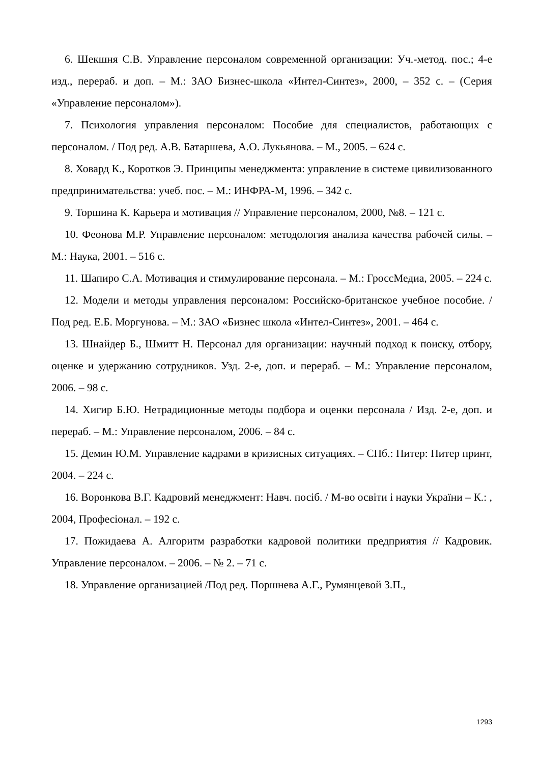6. Шекшня С.В. Управление персоналом современной организации: Уч.-метод. пос.; 4-е изд., перераб. и доп. – М.: ЗАО Бизнес-школа «Интел-Синтез», 2000, – 352 с. – (Серия «Управление персоналом»).
7. Психология управления персоналом: Пособие для специалистов, работающих с персоналом. / Под ред. А.В. Батаршева, А.О. Лукьянова. – М., 2005. – 624 с.
8. Ховард К., Коротков Э. Принципы менеджмента: управление в системе цивилизованного предпринимательства: учеб. пос. – М.: ИНФРА-М, 1996. – 342 с.
9. Торшина К. Карьера и мотивация // Управление персоналом, 2000, №8. – 121 с.
10. Феонова М.Р. Управление персоналом: методология анализа качества рабочей силы. – М.: Наука, 2001. – 516 с.
11. Шапиро С.А. Мотивация и стимулирование персонала. – М.: ГроссМедиа, 2005. – 224 с.
12. Модели и методы управления персоналом: Российско-британское учебное пособие. / Под ред. Е.Б. Моргунова. – М.: ЗАО «Бизнес школа «Интел-Синтез», 2001. – 464 с.
13. Шнайдер Б., Шмитт Н. Персонал для организации: научный подход к поиску, отбору, оценке и удержанию сотрудников. Узд. 2-е, доп. и перераб. – М.: Управление персоналом, 2006. – 98 с.
14. Хигир Б.Ю. Нетрадиционные методы подбора и оценки персонала / Изд. 2-е, доп. и перераб. – М.: Управление персоналом, 2006. – 84 с.
15. Демин Ю.М. Управление кадрами в кризисных ситуациях. – СПб.: Питер: Питер принт, 2004. – 224 с.
16. Воронкова В.Г. Кадровий менеджмент: Навч. посіб. / М-во освіти і науки України – К.: , 2004, Професіонал. – 192 с.
17. Пожидаева А. Алгоритм разработки кадровой политики предприятия // Кадровик. Управление персоналом. – 2006. – № 2. – 71 с.
18. Управление организацией /Под ред. Поршнева А.Г., Румянцевой З.П.,
1293